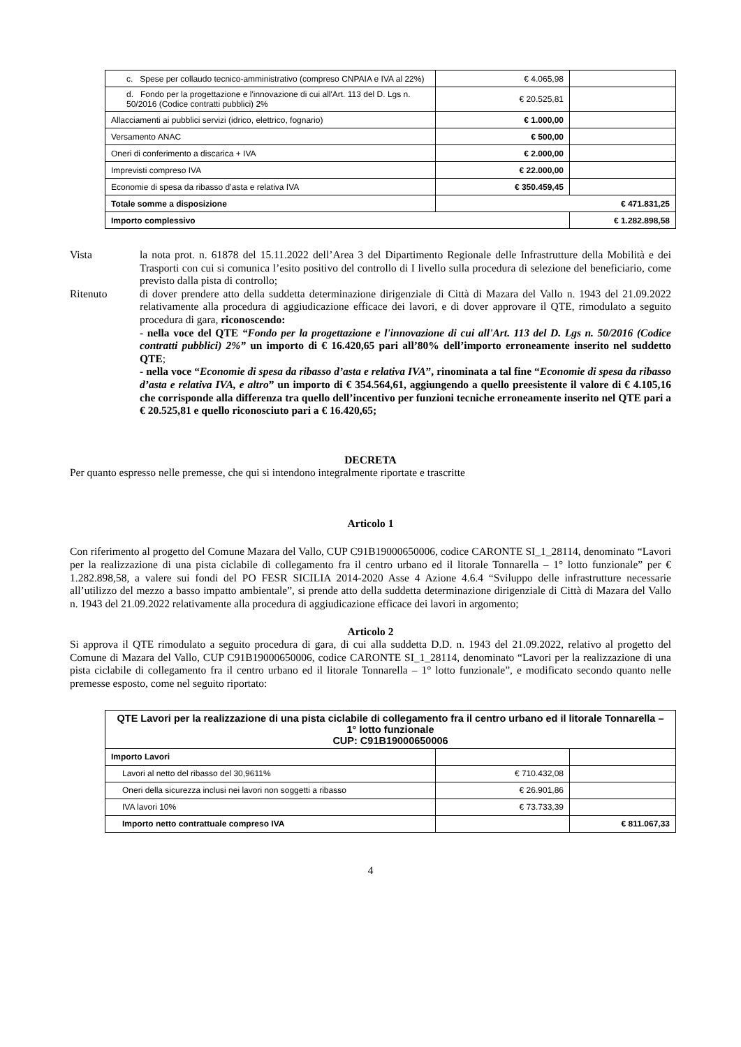| c. Spese per collaudo tecnico-amministrativo (compreso CNPAIA e IVA al 22%) | € 4.065,98 | |
| d. Fondo per la progettazione e l'innovazione di cui all'Art. 113 del D. Lgs n. 50/2016 (Codice contratti pubblici) 2% | € 20.525,81 | |
| Allacciamenti ai pubblici servizi (idrico, elettrico, fognario) | € 1.000,00 | |
| Versamento ANAC | € 500,00 | |
| Oneri di conferimento a discarica + IVA | € 2.000,00 | |
| Imprevisti compreso IVA | € 22.000,00 | |
| Economie di spesa da ribasso d’asta e relativa IVA | € 350.459,45 | |
| Totale somme a disposizione | € 471.831,25 | |
| Importo complessivo | | € 1.282.898,58 |
Vista la nota prot. n. 61878 del 15.11.2022 dell’Area 3 del Dipartimento Regionale delle Infrastrutture della Mobilità e dei Trasporti con cui si comunica l’esito positivo del controllo di I livello sulla procedura di selezione del beneficiario, come previsto dalla pista di controllo;
Ritenuto di dover prendere atto della suddetta determinazione dirigenziale di Città di Mazara del Vallo n. 1943 del 21.09.2022 relativamente alla procedura di aggiudicazione efficace dei lavori, e di dover approvare il QTE, rimodulato a seguito procedura di gara, riconoscendo:
- nella voce del QTE “Fondo per la progettazione e l'innovazione di cui all'Art. 113 del D. Lgs n. 50/2016 (Codice contratti pubblici) 2%” un importo di € 16.420,65 pari all’80% dell’importo erroneamente inserito nel suddetto QTE;
- nella voce “Economie di spesa da ribasso d’asta e relativa IVA”, rinominata a tal fine “Economie di spesa da ribasso d’asta e relativa IVA, e altro” un importo di € 354.564,61, aggiungendo a quello preesistente il valore di € 4.105,16 che corrisponde alla differenza tra quello dell’incentivo per funzioni tecniche erroneamente inserito nel QTE pari a € 20.525,81 e quello riconosciuto pari a € 16.420,65;
DECRETA
Per quanto espresso nelle premesse, che qui si intendono integralmente riportate e trascritte
Articolo 1
Con riferimento al progetto del Comune Mazara del Vallo, CUP C91B19000650006, codice CARONTE SI_1_28114, denominato “Lavori per la realizzazione di una pista ciclabile di collegamento fra il centro urbano ed il litorale Tonnarella – 1° lotto funzionale” per € 1.282.898,58, a valere sui fondi del PO FESR SICILIA 2014-2020 Asse 4 Azione 4.6.4 “Sviluppo delle infrastrutture necessarie all’utilizzo del mezzo a basso impatto ambientale”, si prende atto della suddetta determinazione dirigenziale di Città di Mazara del Vallo n. 1943 del 21.09.2022 relativamente alla procedura di aggiudicazione efficace dei lavori in argomento;
Articolo 2
Si approva il QTE rimodulato a seguito procedura di gara, di cui alla suddetta D.D. n. 1943 del 21.09.2022, relativo al progetto del Comune di Mazara del Vallo, CUP C91B19000650006, codice CARONTE SI_1_28114, denominato “Lavori per la realizzazione di una pista ciclabile di collegamento fra il centro urbano ed il litorale Tonnarella – 1° lotto funzionale”, e modificato secondo quanto nelle premesse esposto, come nel seguito riportato:
| QTE Lavori per la realizzazione di una pista ciclabile di collegamento fra il centro urbano ed il litorale Tonnarella – 1° lotto funzionale CUP: C91B19000650006 | | |
| --- | --- | --- |
| Importo Lavori | | |
| Lavori al netto del ribasso del 30,9611% | € 710.432,08 | |
| Oneri della sicurezza inclusi nei lavori non soggetti a ribasso | € 26.901,86 | |
| IVA lavori 10% | € 73.733,39 | |
| Importo netto contrattuale compreso IVA | | € 811.067,33 |
4